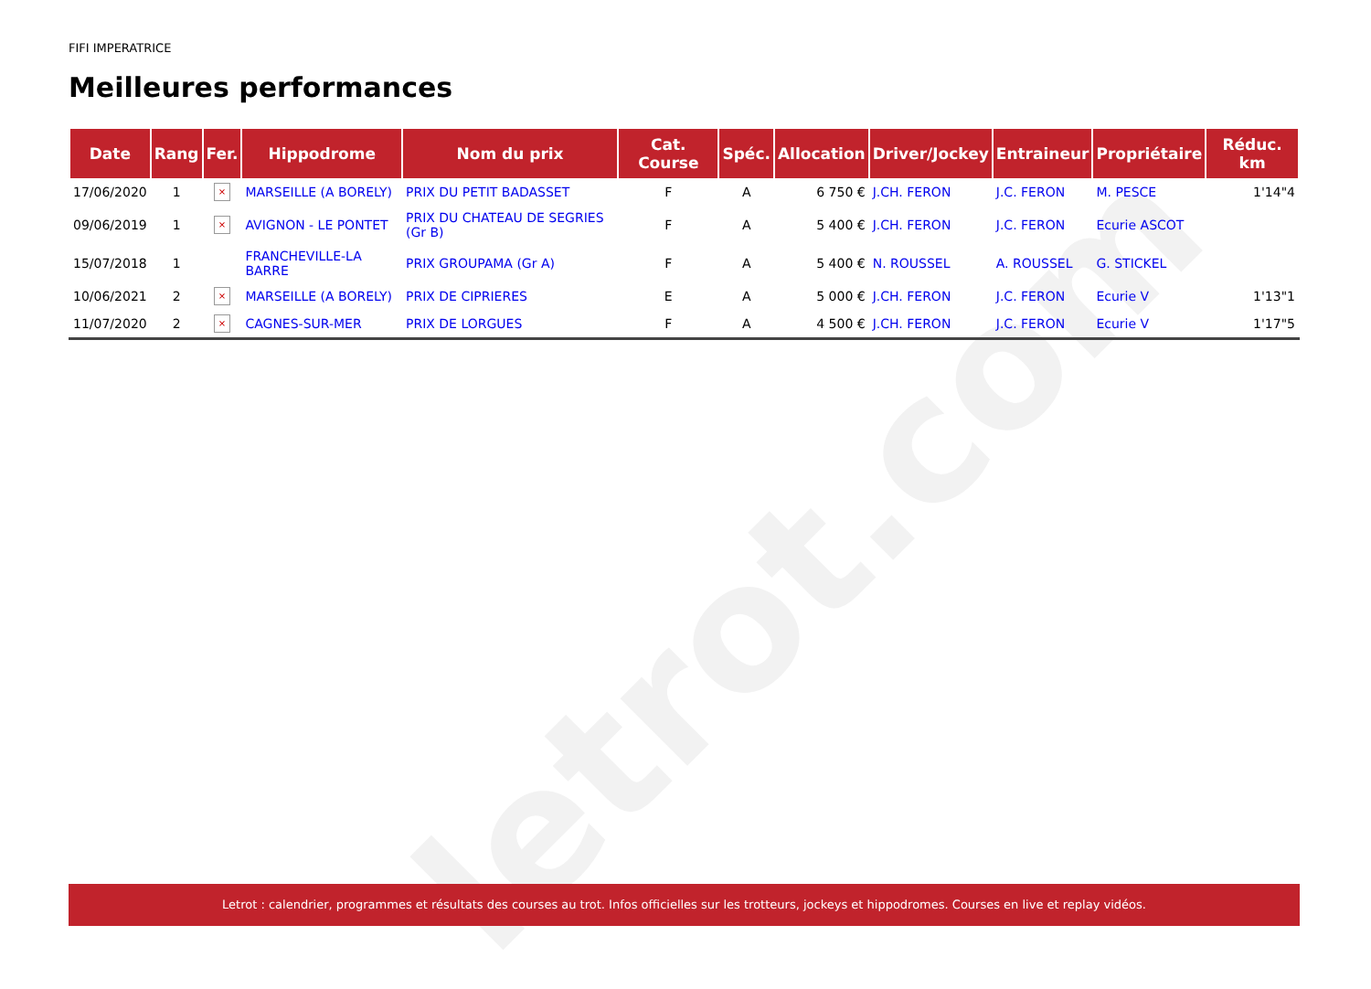letrot.com
FIFI IMPERATRICE
Meilleures performances
| Date | Rang | Fer. | Hippodrome | Nom du prix | Cat. Course | Spéc. | Allocation | Driver/Jockey | Entraineur | Propriétaire | Réduc. km |
| --- | --- | --- | --- | --- | --- | --- | --- | --- | --- | --- | --- |
| 17/06/2020 | 1 | × | MARSEILLE (A BORELY) | PRIX DU PETIT BADASSET | F | A | 6 750 € | J.CH. FERON | J.C. FERON | M. PESCE | 1'14"4 |
| 09/06/2019 | 1 | × | AVIGNON - LE PONTET | PRIX DU CHATEAU DE SEGRIES (Gr B) | F | A | 5 400 € | J.CH. FERON | J.C. FERON | Ecurie ASCOT | |
| 15/07/2018 | 1 | | FRANCHEVILLE-LA BARRE | PRIX GROUPAMA (Gr A) | F | A | 5 400 € | N. ROUSSEL | A. ROUSSEL | G. STICKEL | |
| 10/06/2021 | 2 | × | MARSEILLE (A BORELY) | PRIX DE CIPRIERES | E | A | 5 000 € | J.CH. FERON | J.C. FERON | Ecurie V | 1'13"1 |
| 11/07/2020 | 2 | × | CAGNES-SUR-MER | PRIX DE LORGUES | F | A | 4 500 € | J.CH. FERON | J.C. FERON | Ecurie V | 1'17"5 |
Letrot : calendrier, programmes et résultats des courses au trot. Infos officielles sur les trotteurs, jockeys et hippodromes. Courses en live et replay vidéos.